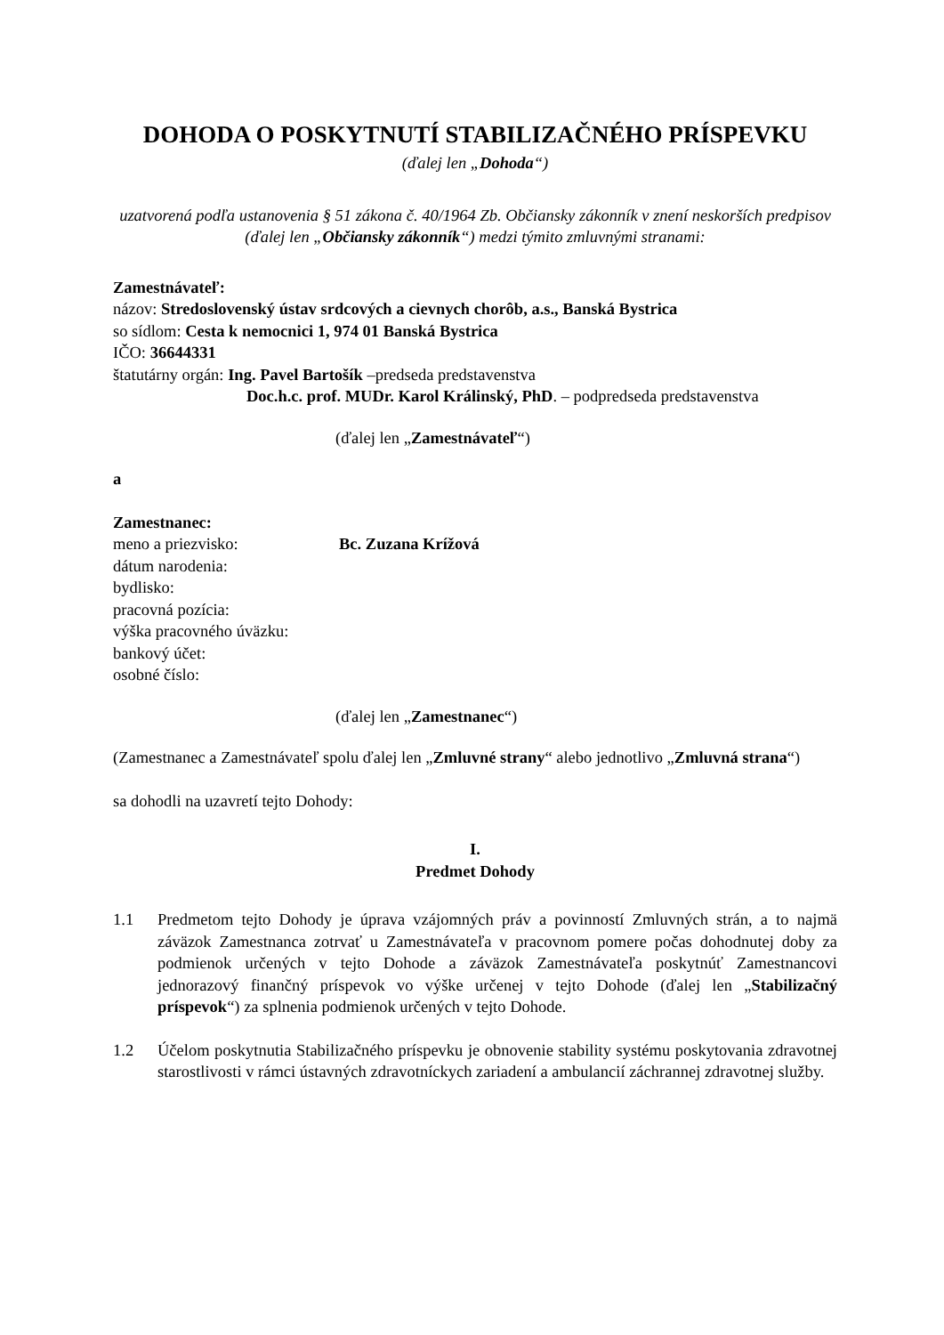DOHODA O POSKYTNUTÍ STABILIZAČNÉHO PRÍSPEVKU
(ďalej len „Dohoda“)
uzatvorená podľa ustanovenia § 51 zákona č. 40/1964 Zb. Občiansky zákonník v znení neskorších predpisov (ďalej len „Občiansky zákonník“) medzi týmito zmluvnými stranami:
Zamestnávateľ:
názov: Stredoslovenský ústav srdcových a cievnych chorôb, a.s., Banská Bystrica
so sídlom: Cesta k nemocnici 1, 974 01 Banská Bystrica
IČO: 36644331
štatutárny orgán: Ing. Pavel Bartošík –predseda predstavenstva
Doc.h.c. prof. MUDr. Karol Králinský, PhD. – podpredseda predstavenstva
(ďalej len „Zamestnávateľ“)
a
Zamestnanec:
meno a priezvisko: Bc. Zuzana Krížová
dátum narodenia:
bydlisko:
pracovná pozícia:
výška pracovného úväzku:
bankový účet:
osobné číslo:
(ďalej len „Zamestnanec“)
(Zamestnanec a Zamestnávateľ spolu ďalej len „Zmluvné strany“ alebo jednotlivo „Zmluvná strana“)
sa dohodli na uzavretí tejto Dohody:
I.
Predmet Dohody
1.1 Predmetom tejto Dohody je úprava vzájomných práv a povinností Zmluvných strán, a to najmä záväzok Zamestnanca zotrvať u Zamestnávateľa v pracovnom pomere počas dohodnutej doby za podmienok určených v tejto Dohode a záväzok Zamestnávateľa poskytnúť Zamestnancovi jednorazový finančný príspevok vo výške určenej v tejto Dohode (ďalej len „Stabilizačný príspevok“) za splnenia podmienok určených v tejto Dohode.
1.2 Účelom poskytnutia Stabilizačného príspevku je obnovenie stability systému poskytovania zdravotnej starostlivosti v rámci ústavných zdravotníckych zariadení a ambulancií záchrannej zdravotnej služby.